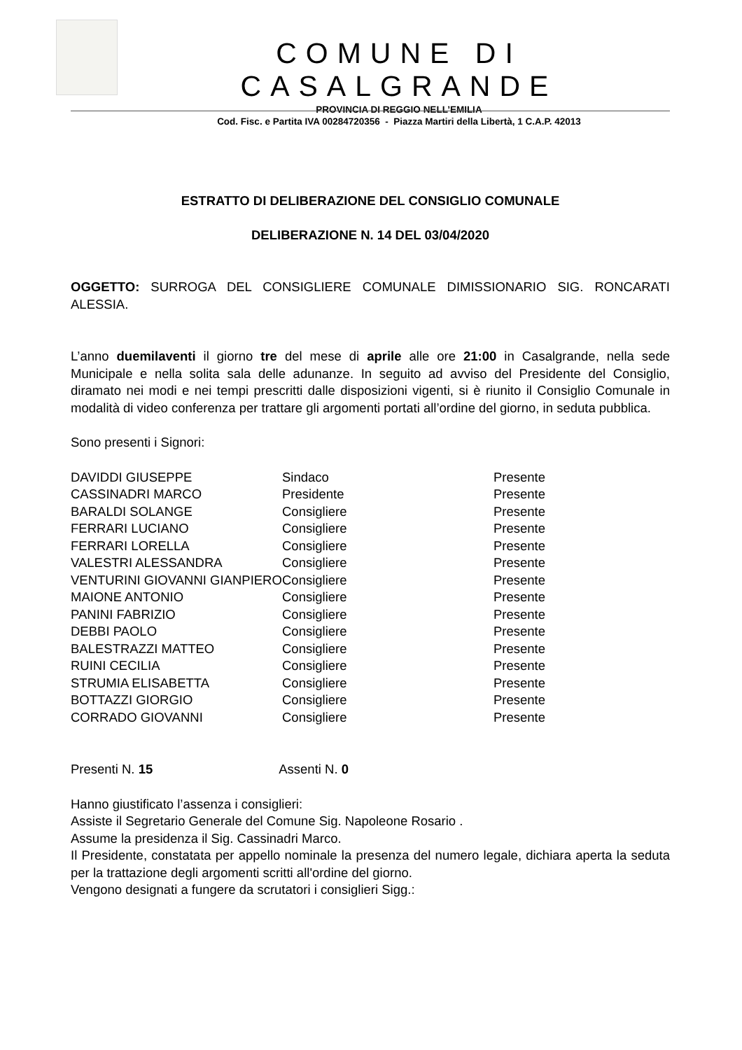COMUNE DI CASALGRANDE
PROVINCIA DI REGGIO NELL’EMILIA
Cod. Fisc. e Partita IVA 00284720356 - Piazza Martiri della Libertà, 1 C.A.P. 42013
ESTRATTO DI DELIBERAZIONE DEL CONSIGLIO COMUNALE
DELIBERAZIONE N. 14 DEL 03/04/2020
OGGETTO: SURROGA DEL CONSIGLIERE COMUNALE DIMISSIONARIO SIG. RONCARATI ALESSIA.
L’anno duemilaventi il giorno tre del mese di aprile alle ore 21:00 in Casalgrande, nella sede Municipale e nella solita sala delle adunanze. In seguito ad avviso del Presidente del Consiglio, diramato nei modi e nei tempi prescritti dalle disposizioni vigenti, si è riunito il Consiglio Comunale in modalità di video conferenza per trattare gli argomenti portati all’ordine del giorno, in seduta pubblica.
Sono presenti i Signori:
| DAVIDDI GIUSEPPE | Sindaco | Presente |
| CASSINADRI MARCO | Presidente | Presente |
| BARALDI SOLANGE | Consigliere | Presente |
| FERRARI LUCIANO | Consigliere | Presente |
| FERRARI LORELLA | Consigliere | Presente |
| VALESTRI ALESSANDRA | Consigliere | Presente |
| VENTURINI GIOVANNI GIANPIERO | Consigliere | Presente |
| MAIONE ANTONIO | Consigliere | Presente |
| PANINI FABRIZIO | Consigliere | Presente |
| DEBBI PAOLO | Consigliere | Presente |
| BALESTRAZZI MATTEO | Consigliere | Presente |
| RUINI CECILIA | Consigliere | Presente |
| STRUMIA ELISABETTA | Consigliere | Presente |
| BOTTAZZI GIORGIO | Consigliere | Presente |
| CORRADO GIOVANNI | Consigliere | Presente |
Presenti N. 15 Assenti N. 0
Hanno giustificato l’assenza i consiglieri:
Assiste il Segretario Generale del Comune Sig. Napoleone Rosario .
Assume la presidenza il Sig. Cassinadri Marco.
Il Presidente, constatata per appello nominale la presenza del numero legale, dichiara aperta la seduta per la trattazione degli argomenti scritti all'ordine del giorno.
Vengono designati a fungere da scrutatori i consiglieri Sigg.: